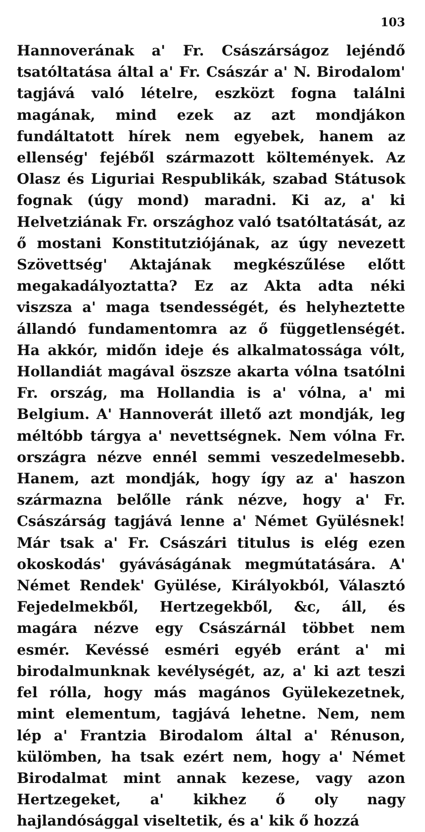103
Hannoverának a' Fr. Császárságoz lejéndő tsatóltatása által a' Fr. Császár a' N. Birodalom' tagjává való lételre, eszközt fogna találni magának, mind ezek az azt mondjákon fundáltatott hírek nem egyebek, hanem az ellenség' fejéből származott költemények. Az Olasz és Liguriai Respublikák, szabad Státusok fognak (úgy mond) maradni. Ki az, a' ki Helvetziának Fr. országhoz való tsatóltatását, az ő mostani Konstitutziójának, az úgy nevezett Szövettség' Aktajának megkészűlése előtt megakadályoztatta? Ez az Akta adta néki viszsza a' maga tsendességét, és helyheztette állandó fundamentomra az ő függetlenségét. Ha akkór, midőn ideje és alkalmatossága vólt, Hollandiát magával öszsze akarta vólna tsatólni Fr. ország, ma Hollandia is a' vólna, a' mi Belgium. A' Hannoverát illető azt mondják, leg méltóbb tárgya a' nevettségnek. Nem vólna Fr. országra nézve ennél semmi veszedelmesebb. Hanem, azt mondják, hogy így az a' haszon származna belőlle ránk nézve, hogy a' Fr. Császárság tagjává lenne a' Német Gyülésnek! Már tsak a' Fr. Császári titulus is elég ezen okoskodás' gyáváságának megmútatására. A' Német Rendek' Gyülése, Királyokból, Választó Fejedelmekből, Hertzegekből, &c, áll, és magára nézve egy Császárnál többet nem esmér. Kevéssé esméri egyéb eránt a' mi birodalmunknak kevélységét, az, a' ki azt teszi fel rólla, hogy más magános Gyülekezetnek, mint elementum, tagjává lehetne. Nem, nem lép a' Frantzia Birodalom által a' Rénuson, külömben, ha tsak ezért nem, hogy a' Német Birodalmat mint annak kezese, vagy azon Hertzegeket, a' kikhez ő oly nagy hajlandósággal viseltetik, és a' kik ő hozzá